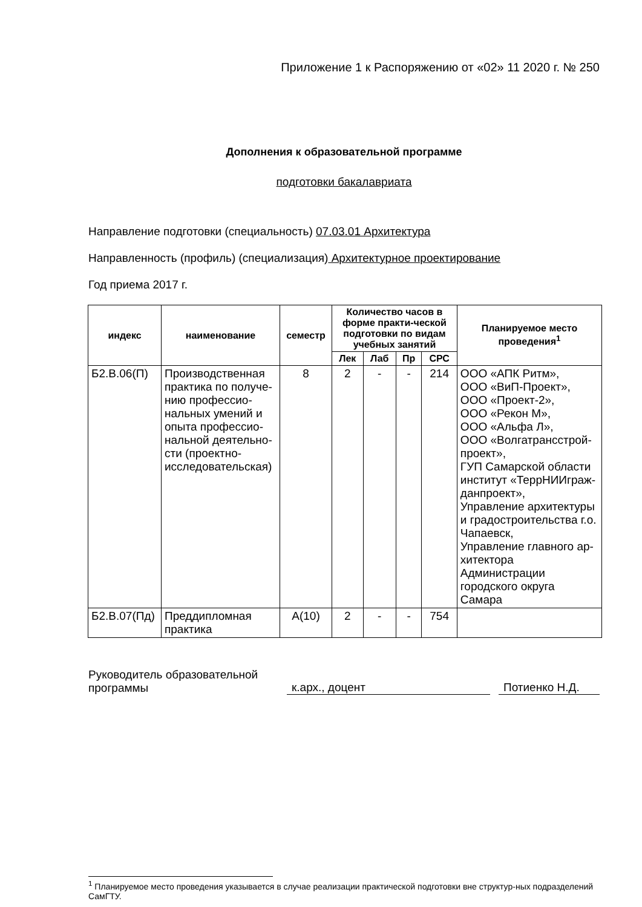Приложение 1 к Распоряжению от «02» 11 2020 г. № 250
Дополнения к образовательной программе
подготовки бакалавриата
Направление подготовки (специальность) 07.03.01 Архитектура
Направленность (профиль) (специализация) Архитектурное проектирование
Год приема 2017 г.
| индекс | наименование | семестр | Количество часов в форме практи-ческой подготовки по видам учебных занятий | | | | Планируемое место проведения<sup>1</sup> |
| --- | --- | --- | --- | --- | --- | --- | --- |
| | | | Лек | Лаб | Пр | СРС | |
| Б2.В.06(П) | Производственная практика по получе-нию профессио-нальных умений и опыта профессио-нальной деятельно-сти (проектно-исследовательская) | 8 | 2 | - | - | 214 | ООО «АПК Ритм», ООО «ВиП-Проект», ООО «Проект-2», ООО «Рекон М», ООО «Альфа Л», ООО «Волгатрансстрой-проект», ГУП Самарской области институт «ТеррНИИграж-данпроект», Управление архитектуры и градостроительства г.о. Чапаевск, Управление главного ар-хитектора Администрации городского округа Самара |
| Б2.В.07(Пд) | Преддипломная практика | А(10) | 2 | - | - | 754 | |
Руководитель образовательной
программы
к.арх., доцент
Потиенко Н.Д.
<sup>1</sup> Планируемое место проведения указывается в случае реализации практической подготовки вне структур-ных подразделений СамГТУ.